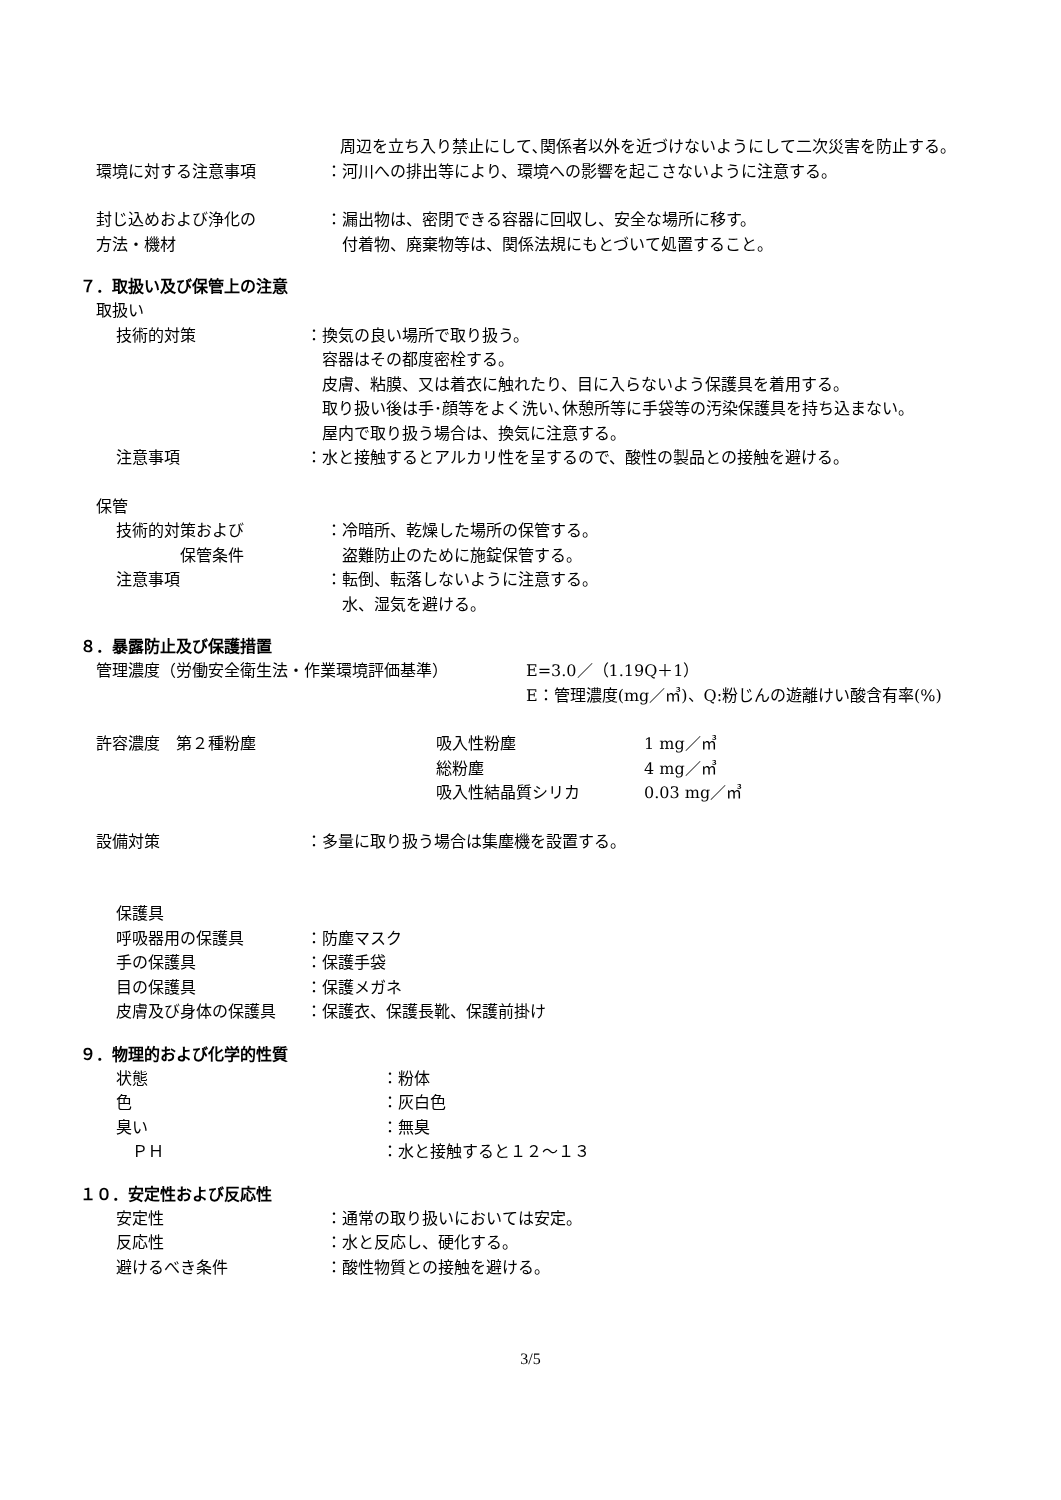周辺を立ち入り禁止にして､関係者以外を近づけないようにして二次災害を防止する。
環境に対する注意事項 ：河川への排出等により、環境への影響を起こさないように注意する。
封じ込めおよび浄化の
方法・機材
：漏出物は、密閉できる容器に回収し、安全な場所に移す。
　付着物、廃棄物等は、関係法規にもとづいて処置すること。
７．取扱い及び保管上の注意
取扱い
技術的対策 ：換気の良い場所で取り扱う。
　容器はその都度密栓する。
　皮膚、粘膜、又は着衣に触れたり、目に入らないよう保護具を着用する。
　取り扱い後は手･顔等をよく洗い､休憩所等に手袋等の汚染保護具を持ち込まない。
　屋内で取り扱う場合は、換気に注意する。
注意事項 ：水と接触するとアルカリ性を呈するので、酸性の製品との接触を避ける。
保管
技術的対策および
　　　　保管条件
：冷暗所、乾燥した場所の保管する。
　盗難防止のために施錠保管する。
注意事項 ：転倒、転落しないように注意する。
　水、湿気を避ける。
８．暴露防止及び保護措置
管理濃度（労働安全衛生法・作業環境評価基準） E=3.0／（1.19Q＋1）
E：管理濃度(mg／㎥)、Q:粉じんの遊離けい酸含有率(%)
許容濃度　第２種粉塵 吸入性粉塵
総粉塵
吸入性結晶質シリカ
1 mg／㎥
4 mg／㎥
0.03 mg／㎥
設備対策 ：多量に取り扱う場合は集塵機を設置する。
保護具
呼吸器用の保護具 ：防塵マスク
手の保護具 ：保護手袋
目の保護具 ：保護メガネ
皮膚及び身体の保護具 ：保護衣、保護長靴、保護前掛け
９．物理的および化学的性質
状態 ：粉体
色 ：灰白色
臭い ：無臭
　ＰＨ ：水と接触すると１２～１３
１０．安定性および反応性
安定性 ：通常の取り扱いにおいては安定。
反応性 ：水と反応し、硬化する。
避けるべき条件 ：酸性物質との接触を避ける。
3/5